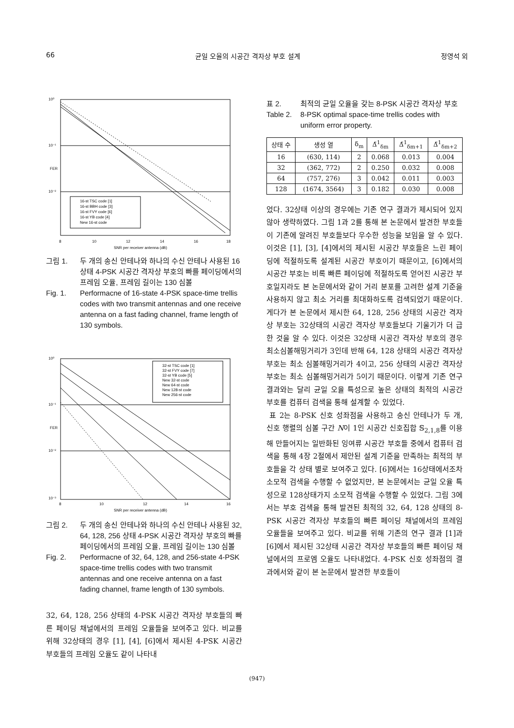66 균일 오율의 시공간 격자상 부호 설계 정영석 외
10⁰
10⁻¹
10⁻²
FER
16-st TSC code [1]
16-st BBH code [3]
16-st FVY code [6]
16-st YB code [4]
New 16-st code
8
10
12
14
16
18
SNR per receiver antenna (dB)
그림 1. 두 개의 송신 안테나와 하나의 수신 안테나 사용된 16상태 4-PSK 시공간 격자상 부호의 빠를 페이딩에서의 프레임 오율, 프레임 길이는 130 심볼
Fig. 1. Performacne of 16-state 4-PSK space-time trellis codes with two transmit antennas and one receive antenna on a fast fading channel, frame length of 130 symbols.
10⁰
10⁻¹
10⁻²
10⁻³
FER
32-st TSC code [1]
32-st FVY code [7]
32-st YB code [5]
New 32-st code
New 64-st code
New 128-st code
New 256-st code
8
10
12
14
16
SNR per receiver antenna (dB)
그림 2. 두 개의 송신 안테나와 하나의 수신 안테나 사용된 32, 64, 128, 256 상태 4-PSK 시공간 격자상 부호의 빠를 페이딩에서의 프레임 오율, 프레임 길이는 130 심볼
Fig. 2. Performacne of 32, 64, 128, and 256-state 4-PSK space-time trellis codes with two transmit antennas and one receive antenna on a fast fading channel, frame length of 130 symbols.
32, 64, 128, 256 상태의 4-PSK 시공간 격자상 부호들의 빠른 페이딩 채널에서의 프레임 오율들을 보여주고 있다. 비교를 위해 32상태의 경우 [1], [4], [6]에서 제시된 4-PSK 시공간 부호들의 프레임 오율도 같이 나타내
표 2. 최적의 균일 오율을 갖는 8-PSK 시공간 격자상 부호
Table 2. 8-PSK optimal space-time trellis codes with uniform error property.
| 상태 수 | 생성 열 | δ<sub>m</sub> | Δ̄<sup>1</sup><sub>δm</sub> | Δ̄<sup>1</sup><sub>δm+1</sub> | Δ̄<sup>1</sup><sub>δm+2</sub> |
| --- | --- | --- | --- | --- | --- |
| 16 | (630, 114) | 2 | 0.068 | 0.013 | 0.004 |
| 32 | (362, 772) | 2 | 0.250 | 0.032 | 0.008 |
| 64 | (757, 276) | 3 | 0.042 | 0.011 | 0.003 |
| 128 | (1674, 3564) | 3 | 0.182 | 0.030 | 0.008 |
었다. 32상태 이상의 경우에는 기존 연구 결과가 제시되어 있지 않아 생략하였다. 그림 1과 2를 통해 본 논문에서 발견한 부호들이 기존에 알려진 부호들보다 우수한 성능을 보임을 알 수 있다. 이것은 [1], [3], [4]에서의 제시된 시공간 부호들은 느린 페이딩에 적절하도록 설계된 시공간 부호이기 때문이고, [6]에서의 시공간 부호는 비록 빠른 페이딩에 적절하도록 얻어진 시공간 부호일지라도 본 논문에서와 같이 거리 분포를 고려한 설계 기준을 사용하지 않고 최소 거리를 최대화하도록 검색되었기 때문이다. 게다가 본 논문에서 제시한 64, 128, 256 상태의 시공간 격자상 부호는 32상태의 시공간 격자상 부호들보다 기울기가 더 급한 것을 알 수 있다. 이것은 32상태 시공간 격자상 부호의 경우 최소심볼해밍거리가 3인데 반해 64, 128 상태의 시공간 격자상 부호는 최소 심볼해밍거리가 4이고, 256 상태의 시공간 격자상 부호는 최소 심볼해밍거리가 5이기 때문이다. 이렇게 기존 연구 결과와는 달리 균일 오율 특성으로 높은 상태의 최적의 시공간 부호를 컴퓨터 검색을 통해 설계할 수 있었다.
표 2는 8-PSK 신호 성좌점을 사용하고 송신 안테나가 두 개, 신호 행렬의 심볼 구간 N이 1인 시공간 신호집합 𝕊<sub>2,1,8</sub>를 이용해 만들어지는 일반화된 잉여류 시공간 부호들 중에서 컴퓨터 검색을 통해 4장 2절에서 제안된 설계 기준을 만족하는 최적의 부호들을 각 상태 별로 보여주고 있다. [6]에서는 16상태에서조차 소모적 검색을 수행할 수 없었지만, 본 논문에서는 균일 오율 특성으로 128상태가지 소모적 검색을 수행할 수 있었다. 그림 3에서는 부호 검색을 통해 발견된 최적의 32, 64, 128 상태의 8-PSK 시공간 격자상 부호들의 빠른 페이딩 채널에서의 프레임 오율들을 보여주고 있다. 비교를 위해 기존의 연구 결과 [1]과 [6]에서 제시된 32상태 시공간 격자상 부호들의 빠른 페이딩 채널에서의 프로엠 오율도 나타내었다. 4-PSK 신호 성좌점의 결과에서와 같이 본 논문에서 발견한 부호들이
(947)